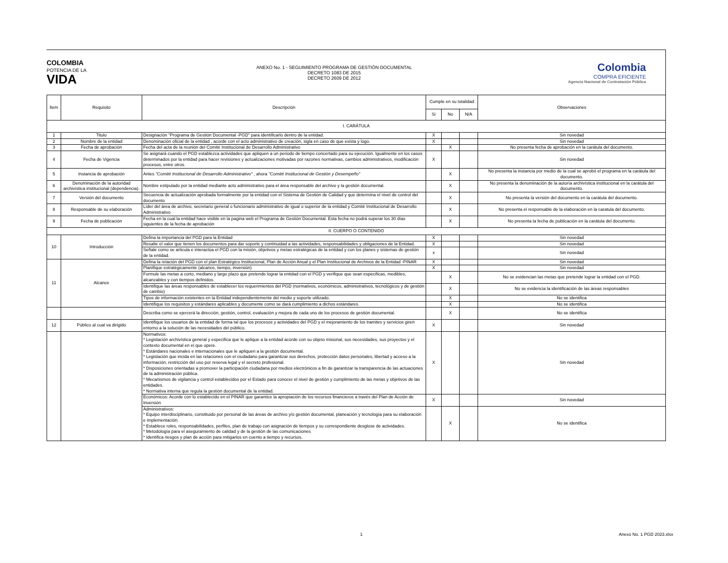COLOMBIA
POTENCIA DE LA
VIDA
ANEXO No. 1 - SEGUIMIENTO PROGRAMA DE GESTIÓN DOCUMENTAL
DECRETO 1083 DE 2015
DECRETO 2609 DE 2012
Colombia
COMPRA EFICIENTE
Agencia Nacional de Contratación Pública
| Ítem | Requisito | Descripción | Cumple en su totalidad | | | Observaciones |
| --- | --- | --- | --- | --- | --- | --- |
| | | | Si | No | N/A | |
| I. CARÁTULA | | | | | | |
| 1 | Titulo | Designación "Programa de Gestión Documental -PGD" para identificarlo dentro de la entidad. | X | | | Sin novedad |
| 2 | Nombre de la entidad | Denominación oficial de la entidad , acorde con el acto administrativo de creación, sigla en caso de que exista y logo. | X | | | Sin novedad |
| 3 | Fecha de aprobación | Fecha del acta de la reunión del Comité Institucional de Desarrollo Administrativo | | X | | No presenta fecha de aprobación en la carátula del documento. |
| 4 | Fecha de Vigencia | Se asignará cuando el PGD establezca actividades que apliquen a un periodo de tiempo concertado para su ejecución. Igualmente en los casos determinados por la entidad para hacer revisiones y actualizaciones motivadas por razones normativas, cambios administrativos, modificación procesos, entre otros. | X | | | Sin novedad |
| 5 | Instancia de aprobación | Antes "Comité Institucional de Desarrollo Administrativo" , ahora "Comité Institucional de Gestión y Desempeño" | | X | | No presenta la instancia por medio de la cual se aprobó el programa en la carátula del documento. |
| 6 | Denominación de la autoridad archivística institucional (dependencia). | Nombre estipulado por la entidad mediante acto administrativo para el área responsable del archivo y la gestión documental. | | X | | No presenta la denominación de la autoría archivística institucional en la carátula del documento. |
| 7 | Versión del documento | Secuencia de actualización aprobada formalmente por la entidad con el Sistema de Gestión de Calidad y que determina el nivel de control del documento | | X | | No presenta la versión del documento en la carátula del documento. |
| 8 | Responsable de su elaboración | Líder del área de archivo, secretario general o funcionario administrativo de igual o superior de la entidad y Comité Institucional de Desarrollo Administrativo | | X | | No presenta el responsable de la elaboración en la caratula del documento. |
| 9 | Fecha de publicación | Fecha en la cual la entidad hace visible en la pagina web el Programa de Gestión Documental. Esta fecha no podrá superar los 30 días siguientes de la fecha de aprobación | | X | | No presenta la fecha de publicación en la carátula del documento. |
| II. CUERPO O CONTENIDO | | | | | | |
| 10 | Introducción | Defina la importancia del PGD para la Entidad | X | | | Sin novedad |
| | | Resalte el valor que tienen los documentos para dar soporte y continuidad a las actividades, responsabilidades y obligaciones de la Entidad. | X | | | Sin novedad |
| | | Señale como se articula e interactúa el PGD con la misión, objetivos y metas estratégicas de la entidad y con los planes y sistemas de gestión de la entidad. | x | | | Sin novedad |
| 11 | Alcance | Defina la relación del PGD con el plan Estratégico Institucional, Plan de Acción Anual y el Plan Institucional de Archivos de la Entidad -PINAR | X | | | Sin novedad |
| | | Planifique estratégicamente (alcance, tiempo, inversión) | X | | | Sin novedad |
| | | Formule las metas a corto, mediano y largo plazo que pretende lograr la entidad con el PGD y verifique que sean especificas, medibles, alcanzables y con tiempos definidos. | | X | | No se evidencian las metas que pretende lograr la entidad con el PGD. |
| | | Identifique las áreas responsables de establecer los requerimientos del PGD (normativos, económicos, administrativos, tecnológicos y de gestión de cambio) | | X | | No se evidencia la identificación de las áreas responsables |
| | | Tipos de información existentes en la Entidad independientemente del medio y soporte utilizado. | | X | | No se identifica |
| | | Identifique los requisitos y estándares aplicables y documente como se dará cumplimiento a dichos estándares. | | X | | No se identifica |
| | | Describa como se ejercerá la dirección, gestión, control, evaluación y mejora de cada uno de los procesos de gestión documental. | | X | | No se identifica |
| 12 | Público al cual va dirigido | Identifique los usuarios de la entidad de forma tal que los procesos y actividades del PGD y el mejoramiento de los tramites y servicios giren entorno a la solución de las necesidades del público. | X | | | Sin novedad |
| | | Normativos: * Legislación archivística general y especifica que le aplique a la entidad acorde con su objeto misional, sus necesidades, sus proyectos y el contexto documental en el que opere. * Estándares nacionales e internacionales que le apliquen a la gestión documental. * Legislación que incida en las relaciones con el ciudadano para garantizar sus derechos, protección datos personales, libertad y acceso a la información, restricción del uso por reserva legal y el secreto profesional. * Disposiciones orientadas a promover la participación ciudadana por medios electrónicos a fin de garantizar la transparencia de las actuaciones de la administración pública. * Mecanismos de vigilancia y control establecidos por el Estado para conocer el nivel de gestión y cumplimiento de las metas y objetivos de las entidades. * Normativa interna que regula la gestión documental de la entidad. | X | | | Sin novedad |
| | | Económicos: Acorde con lo establecido en el PINAR que garantice la apropiación de los recursos financieros a través del Plan de Acción de Inversión | X | | | Sin novedad |
| | | Administrativos: * Equipo interdisciplinario, constituido por personal de las áreas de archivo y/o gestión documental, planeación y tecnología para su elaboración e implementación. * Establece roles, responsabilidades, perfiles, plan de trabajo con asignación de tiempos y su correspondiente desglose de actividades. * Metodología para el aseguramiento de calidad y de la gestión de las comunicaciones * Identifica riesgos y plan de acción para mitigarlos en cuento a tiempo y recursos. | | X | | No se identifica |
1 Anexo No. 1 PGD 2023.xlsx